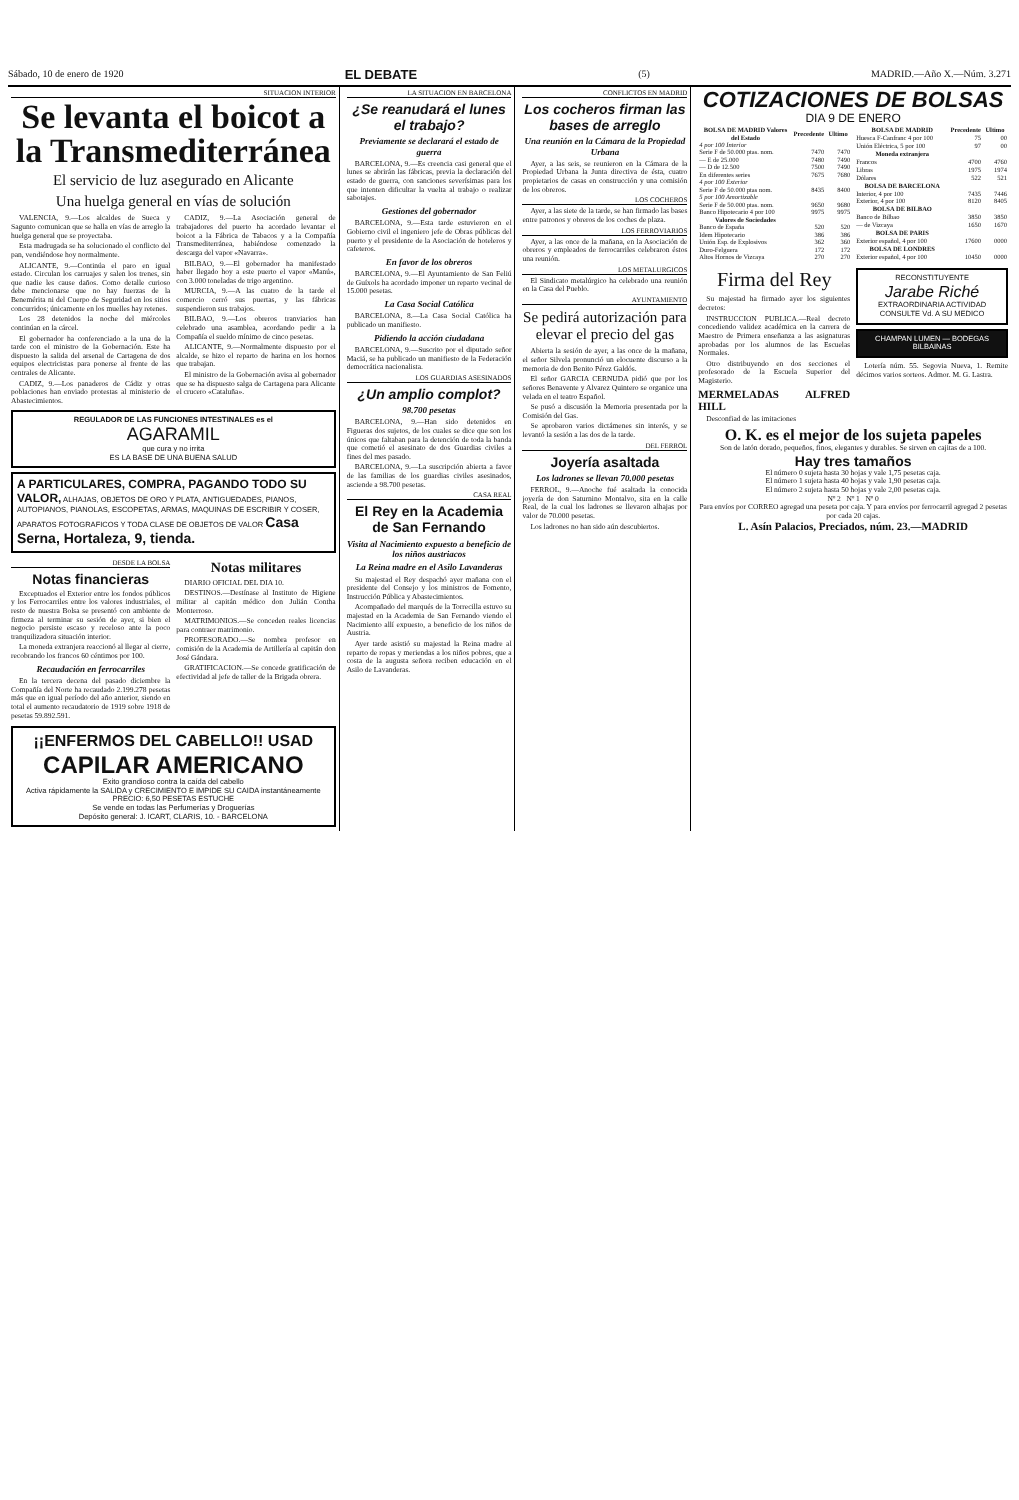Sábado, 10 de enero de 1920 EL DEBATE (5) MADRID.—Año X.—Núm. 3.271
SITUACION INTERIOR
Se levanta el boicot a la Transmediterránea
El servicio de luz asegurado en Alicante
Una huelga general en vías de solución
VALENCIA, 9.—Los alcaldes de Sueca y Sagunto comunican que se halla en vías de arreglo la huelga general que se proyectaba.
Esta madrugada se ha solucionado el conflicto del pan, vendiéndose hoy normalmente.
ALICANTE, 9.—Continúa el paro en igual estado. Circulan los carruajes y salen los trenes, sin que nadie les cause daños. Como detalle curioso debe mencionarse que no hay fuerzas de la Benemérita ni del Cuerpo de Seguridad en los sitios concurridos; únicamente en los muelles hay retenes.
Los 28 detenidos la noche del miércoles continúan en la cárcel.
El gobernador ha conferenciado a la una de la tarde con el ministro de la Gobernación. Este ha dispuesto la salida del arsenal de Cartagena de dos equipos electricistas para ponerse al frente de las centrales de Alicante.
CADIZ, 9.—Los panaderos de Cádiz y otras poblaciones han enviado protestas al ministerio de Abastecimientos.
CADIZ, 9.—La Asociación general de trabajadores del puerto ha acordado levantar el boicot a la Fábrica de Tabacos y a la Compañía Transmediterránea, habiéndose comenzado la descarga del vapor «Navarra».
BILBAO, 9.—El gobernador ha manifestado haber llegado hoy a este puerto el vapor «Manú», con 3.000 toneladas de trigo argentino.
MURCIA, 9.—A las cuatro de la tarde el comercio cerró sus puertas, y las fábricas suspendieron sus trabajos.
BILBAO, 9.—Los obreros tranviarios han celebrado una asamblea, acordando pedir a la Compañía el sueldo mínimo de cinco pesetas.
ALICANTE, 9.—Normalmente dispuesto por el alcalde, se hizo el reparto de harina en los hornos que trabajan.
El ministro de la Gobernación avisa al gobernador que se ha dispuesto salga de Cartagena para Alicante el crucero «Cataluña».
REGULADOR DE LAS FUNCIONES INTESTINALES es el
AGARAMIL
que cura y no irrita
ES LA BASE DE UNA BUENA SALUD
A PARTICULARES, COMPRA, PAGANDO TODO SU VALOR, ALHAJAS, OBJETOS DE ORO Y PLATA, ANTIGUEDADES, PIANOS, AUTOPIANOS, PIANOLAS, ESCOPETAS, ARMAS, MAQUINAS DE ESCRIBIR Y COSER, APARATOS FOTOGRAFICOS Y TODA CLASE DE OBJETOS DE VALOR Casa Serna, Hortaleza, 9, tienda.
DESDE LA BOLSA
Notas financieras
Exceptuados el Exterior entre los fondos públicos y los Ferrocarriles entre los valores industriales, el resto de nuestra Bolsa se presentó con ambiente de firmeza al terminar su sesión de ayer, si bien el negocio persiste escaso y receloso ante la poco tranquilizadora situación interior.
La moneda extranjera reaccionó al llegar al cierre, recobrando los francos 60 céntimos por 100.
Recaudación en ferrocarriles
En la tercera decena del pasado diciembre la Compañía del Norte ha recaudado 2.199.278 pesetas más que en igual período del año anterior, siendo en total el aumento recaudatorio de 1919 sobre 1918 de pesetas 59.892.591.
Notas militares
DIARIO OFICIAL DEL DIA 10.
DESTINOS.—Destínase al Instituto de Higiene militar al capitán médico don Julián Contha Monterroso.
MATRIMONIOS.—Se conceden reales licencias para contraer matrimonio.
PROFESORADO.—Se nombra profesor en comisión de la Academia de Artillería al capitán don José Gándara.
GRATIFICACION.—Se concede gratificación de efectividad al jefe de taller de la Brigada obrera.
¡¡ENFERMOS DEL CABELLO!! USAD
CAPILAR AMERICANO
Exito grandioso contra la caída del cabello
Activa rápidamente la SALIDA y CRECIMIENTO E IMPIDE SU CAIDA instantáneamente
PRECIO: 6,50 PESETAS ESTUCHE
Se vende en todas las Perfumerías y Droguerías
Depósito general: J. ICART, CLARIS, 10. - BARCELONA
LA SITUACION EN BARCELONA
¿Se reanudará el lunes el trabajo?
Previamente se declarará el estado de guerra
BARCELONA, 9.—Es creencia casi general que el lunes se abrirán las fábricas, previa la declaración del estado de guerra, con sanciones severísimas para los que intenten dificultar la vuelta al trabajo o realizar sabotajes.
Gestiones del gobernador
BARCELONA, 9.—Esta tarde estuvieron en el Gobierno civil el ingeniero jefe de Obras públicas del puerto y el presidente de la Asociación de hoteleros y cafeteros.
En favor de los obreros
BARCELONA, 9.—El Ayuntamiento de San Feliú de Guíxols ha acordado imponer un reparto vecinal de 15.000 pesetas.
La Casa Social Católica
BARCELONA, 8.—La Casa Social Católica ha publicado un manifiesto.
Pidiendo la acción ciudadana
BARCELONA, 9.—Suscrito por el diputado señor Maciá, se ha publicado un manifiesto de la Federación democrática nacionalista.
LOS GUARDIAS ASESINADOS
¿Un amplio complot?
98.700 pesetas
BARCELONA, 9.—Han sido detenidos en Figueras dos sujetos, de los cuales se dice que son los únicos que faltaban para la detención de toda la banda que cometió el asesinato de dos Guardias civiles a fines del mes pasado.
BARCELONA, 9.—La suscripción abierta a favor de las familias de los guardias civiles asesinados, asciende a 98.700 pesetas.
CASA REAL
El Rey en la Academia de San Fernando
Visita al Nacimiento expuesto a beneficio de los niños austriacos
La Reina madre en el Asilo Lavanderas
Su majestad el Rey despachó ayer mañana con el presidente del Consejo y los ministros de Fomento, Instrucción Pública y Abastecimientos.
Acompañado del marqués de la Torrecilla estuvo su majestad en la Academia de San Fernando viendo el Nacimiento allí expuesto, a beneficio de los niños de Austria.
Ayer tarde asistió su majestad la Reina madre al reparto de ropas y meriendas a los niños pobres, que a costa de la augusta señora reciben educación en el Asilo de Lavanderas.
CONFLICTOS EN MADRID
Los cocheros firman las bases de arreglo
Una reunión en la Cámara de la Propiedad Urbana
Ayer, a las seis, se reunieron en la Cámara de la Propiedad Urbana la Junta directiva de ésta, cuatro propietarios de casas en construcción y una comisión de los obreros.
LOS COCHEROS
Ayer, a las siete de la tarde, se han firmado las bases entre patronos y obreros de los coches de plaza.
LOS FERROVIARIOS
Ayer, a las once de la mañana, en la Asociación de obreros y empleados de ferrocarriles celebraron éstos una reunión.
LOS METALURGICOS
El Sindicato metalúrgico ha celebrado una reunión en la Casa del Pueblo.
AYUNTAMIENTO
Se pedirá autorización para elevar el precio del gas
Abierta la sesión de ayer, a las once de la mañana, el señor Silvela pronunció un elocuente discurso a la memoria de don Benito Pérez Galdós.
El señor GARCIA CERNUDA pidió que por los señores Benavente y Alvarez Quintero se organice una velada en el teatro Español.
Se pusó a discusión la Memoria presentada por la Comisión del Gas.
Se aprobaron varios dictámenes sin interés, y se levantó la sesión a las dos de la tarde.
DEL FERROL
Joyería asaltada
Los ladrones se llevan 70.000 pesetas
FERROL, 9.—Anoche fué asaltada la conocida joyería de don Saturnino Montalvo, sita en la calle Real, de la cual los ladrones se llevaron alhajas por valor de 70.000 pesetas.
Los ladrones no han sido aún descubiertos.
COTIZACIONES DE BOLSAS
DIA 9 DE ENERO
| BOLSA DE MADRID Valores del Estado | Precedente | Ultimo |
| --- | --- | --- |
| 4 por 100 Interior | | |
| Serie F de 50.000 ptas. nom. | 7470 | 7470 |
| — E de 25.000 | 7480 | 7490 |
| — D de 12.500 | 7500 | 7490 |
| En diferentes series | 7675 | 7680 |
| 4 por 100 Exterior | | |
| Serie F de 50.000 ptas nom. | 8435 | 8400 |
| 5 por 100 Amortizable | | |
| Serie F de 50.000 ptas. nom. | 9650 | 9680 |
| Banco Hipotecario 4 por 100 | 9975 | 9975 |
| Valores de Sociedades | | |
| Banco de España | 520 | 520 |
| Idem Hipotecario | 386 | 386 |
| Unión Esp. de Explosivos | 362 | 360 |
| Duro-Felguera | 172 | 172 |
| Altos Hornos de Vizcaya | 270 | 270 |
| BOLSA DE MADRID | Precedente | Ultimo |
| --- | --- | --- |
| Huesca F-Canfranc 4 por 100 | 75 | 00 |
| Unión Eléctrica, 5 por 100 | 97 | 00 |
| Moneda extranjera | | |
| Francos | 4700 | 4760 |
| Libras | 1975 | 1974 |
| Dólares | 522 | 521 |
| BOLSA DE BARCELONA | | |
| Interior, 4 por 100 | 7435 | 7446 |
| Exterior, 4 por 100 | 8120 | 8405 |
| BOLSA DE BILBAO | | |
| Banco de Bilbao | 3850 | 3850 |
| — de Vizcaya | 1650 | 1670 |
| BOLSA DE PARIS | | |
| Exterior español, 4 por 100 | 17600 | 0000 |
| BOLSA DE LONDRES | | |
| Exterior español, 4 por 100 | 10450 | 0000 |
Firma del Rey
Su majestad ha firmado ayer los siguientes decretos:
INSTRUCCION PUBLICA.—Real decreto concediendo validez académica en la carrera de Maestro de Primera enseñanza a las asignaturas aprobadas por los alumnos de las Escuelas Normales.
Otro distribuyendo en dos secciones el profesorado de la Escuela Superior del Magisterio.
MERMELADAS ALFRED HILL
Desconfiad de las imitaciones
RECONSTITUYENTE
Jarabe Riché
EXTRAORDINARIA ACTIVIDAD
CONSULTE Vd. A SU MEDICO
CHAMPAN LUMEN — BODEGAS BILBAINAS
Lotería núm. 55. Segovia Nueva, 1. Remite décimos varios sorteos. Admor. M. G. Lastra.
O. K. es el mejor de los sujeta papeles
Son de latón dorado, pequeños, finos, elegantes y durables. Se sirven en cajitas de a 100.
Hay tres tamaños
El número 0 sujeta hasta 30 hojas y vale 1,75 pesetas caja.
El número 1 sujeta hasta 40 hojas y vale 1,90 pesetas caja.
El número 2 sujeta hasta 50 hojas y vale 2,00 pesetas caja.
Nº 2 Nº 1 Nº 0
Para envíos por CORREO agregad una peseta por caja. Y para envíos por ferrocarril agregad 2 pesetas por cada 20 cajas.
L. Asín Palacios, Preciados, núm. 23.—MADRID